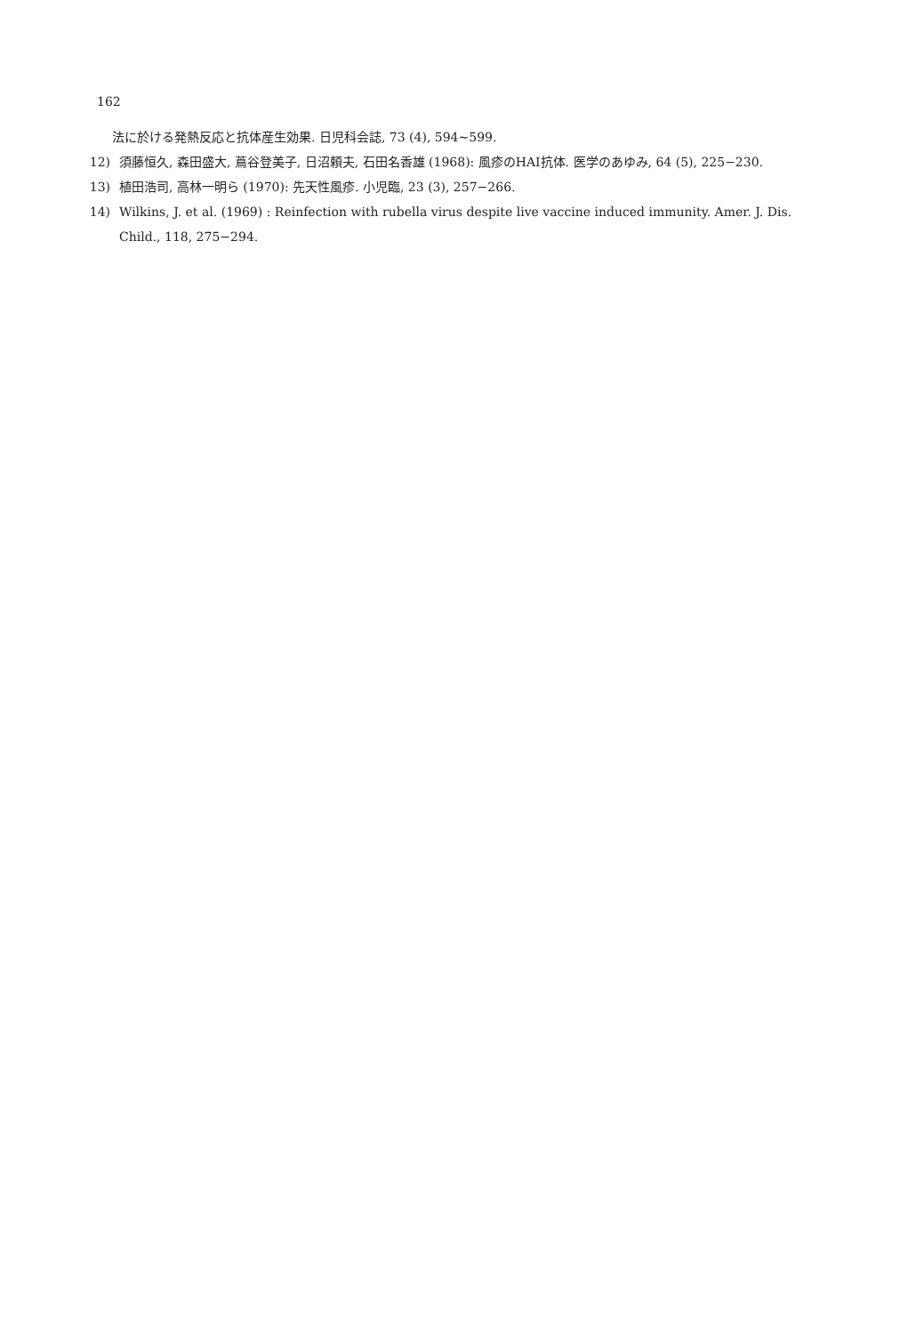162
法に於ける発熱反応と抗体産生効果. 日児科会誌, 73 (4), 594~599.
12) 須藤恒久, 森田盛大, 蔦谷登美子, 日沼頼夫, 石田名香雄 (1968): 風疹のHAI抗体. 医学のあゆみ, 64 (5), 225−230.
13) 植田浩司, 高林一明ら (1970): 先天性風疹. 小児臨, 23 (3), 257−266.
14) Wilkins, J. et al. (1969) : Reinfection with rubella virus despite live vaccine induced immunity. Amer. J. Dis. Child., 118, 275−294.